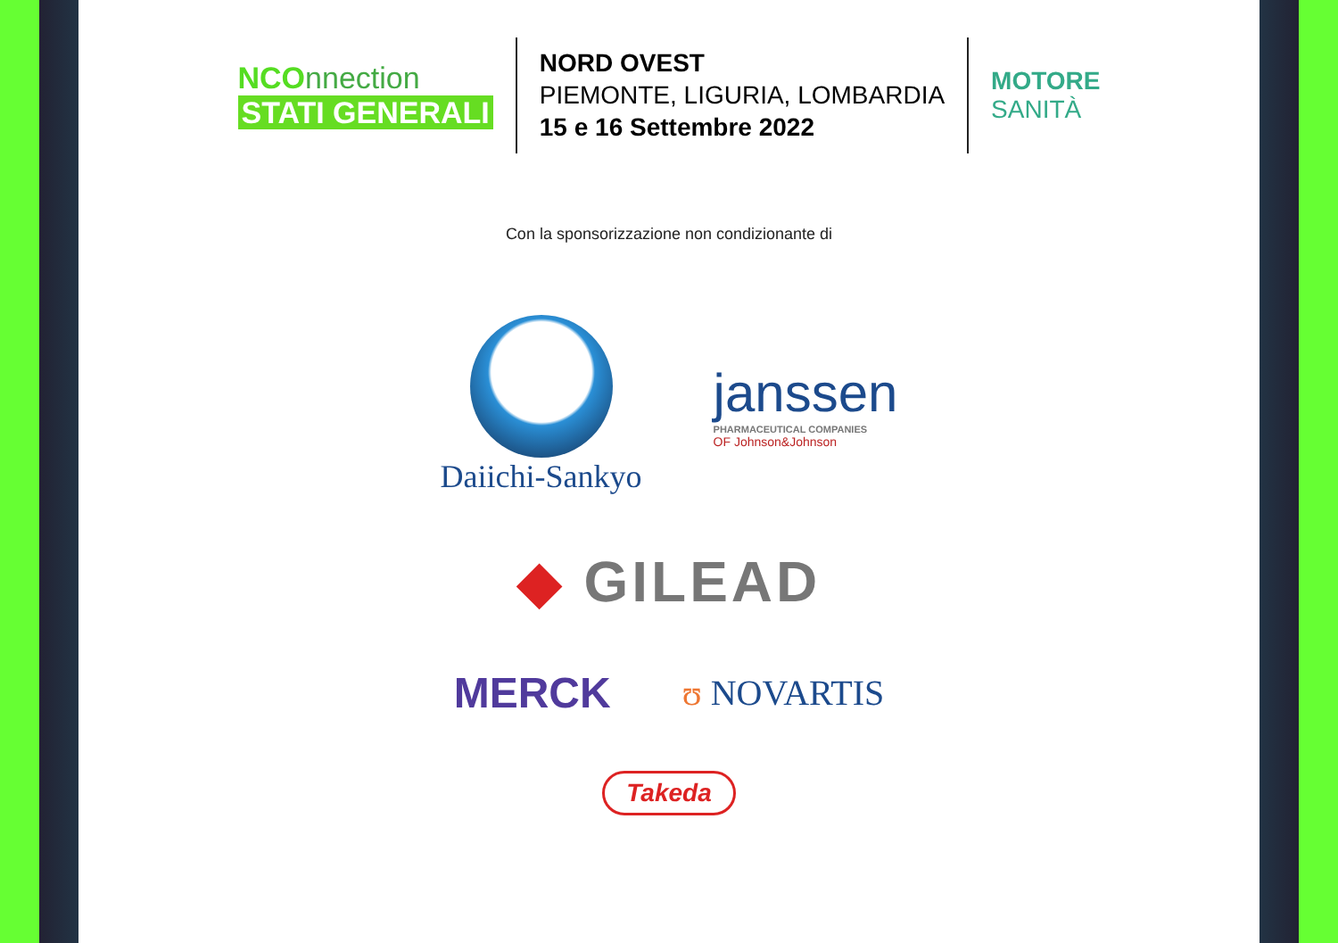NCOnnection
STATI GENERALI
NORD OVEST
PIEMONTE, LIGURIA, LOMBARDIA
15 e 16 Settembre 2022
MOTORE
SANITÀ
Con la sponsorizzazione non condizionante di
Daiichi-Sankyo
janssen
PHARMACEUTICAL COMPANIES
OF Johnson&Johnson
◆ GILEAD
MERCK
ʊ NOVARTIS
Takeda